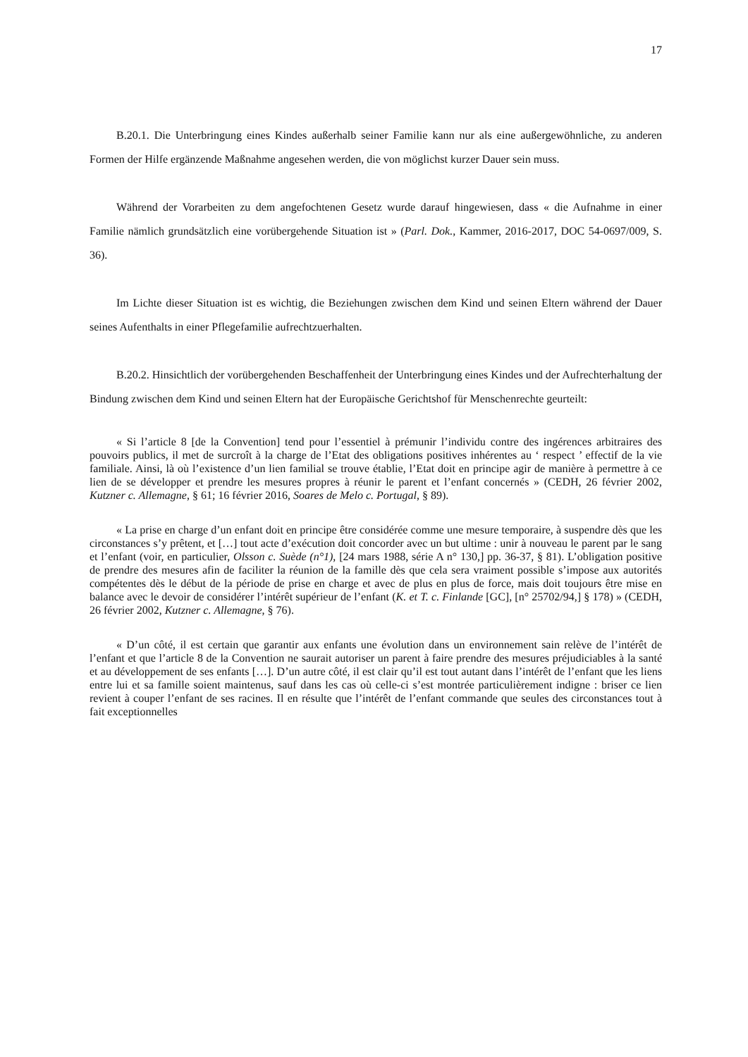17
B.20.1. Die Unterbringung eines Kindes außerhalb seiner Familie kann nur als eine außergewöhnliche, zu anderen Formen der Hilfe ergänzende Maßnahme angesehen werden, die von möglichst kurzer Dauer sein muss.
Während der Vorarbeiten zu dem angefochtenen Gesetz wurde darauf hingewiesen, dass « die Aufnahme in einer Familie nämlich grundsätzlich eine vorübergehende Situation ist » (Parl. Dok., Kammer, 2016-2017, DOC 54-0697/009, S. 36).
Im Lichte dieser Situation ist es wichtig, die Beziehungen zwischen dem Kind und seinen Eltern während der Dauer seines Aufenthalts in einer Pflegefamilie aufrechtzuerhalten.
B.20.2. Hinsichtlich der vorübergehenden Beschaffenheit der Unterbringung eines Kindes und der Aufrechterhaltung der Bindung zwischen dem Kind und seinen Eltern hat der Europäische Gerichtshof für Menschenrechte geurteilt:
« Si l’article 8 [de la Convention] tend pour l’essentiel à prémunir l’individu contre des ingérences arbitraires des pouvoirs publics, il met de surcroît à la charge de l’Etat des obligations positives inhérentes au ‘ respect ’ effectif de la vie familiale. Ainsi, là où l’existence d’un lien familial se trouve établie, l’Etat doit en principe agir de manière à permettre à ce lien de se développer et prendre les mesures propres à réunir le parent et l’enfant concernés » (CEDH, 26 février 2002, Kutzner c. Allemagne, § 61; 16 février 2016, Soares de Melo c. Portugal, § 89).
« La prise en charge d’un enfant doit en principe être considérée comme une mesure temporaire, à suspendre dès que les circonstances s’y prêtent, et […] tout acte d’exécution doit concorder avec un but ultime : unir à nouveau le parent par le sang et l’enfant (voir, en particulier, Olsson c. Suède (n°1), [24 mars 1988, série A n° 130,] pp. 36-37, § 81). L’obligation positive de prendre des mesures afin de faciliter la réunion de la famille dès que cela sera vraiment possible s’impose aux autorités compétentes dès le début de la période de prise en charge et avec de plus en plus de force, mais doit toujours être mise en balance avec le devoir de considérer l’intérêt supérieur de l’enfant (K. et T. c. Finlande [GC], [n° 25702/94,] § 178) » (CEDH, 26 février 2002, Kutzner c. Allemagne, § 76).
« D’un côté, il est certain que garantir aux enfants une évolution dans un environnement sain relève de l’intérêt de l’enfant et que l’article 8 de la Convention ne saurait autoriser un parent à faire prendre des mesures préjudiciables à la santé et au développement de ses enfants […]. D’un autre côté, il est clair qu’il est tout autant dans l’intérêt de l’enfant que les liens entre lui et sa famille soient maintenus, sauf dans les cas où celle-ci s’est montrée particulièrement indigne : briser ce lien revient à couper l’enfant de ses racines. Il en résulte que l’intérêt de l’enfant commande que seules des circonstances tout à fait exceptionnelles